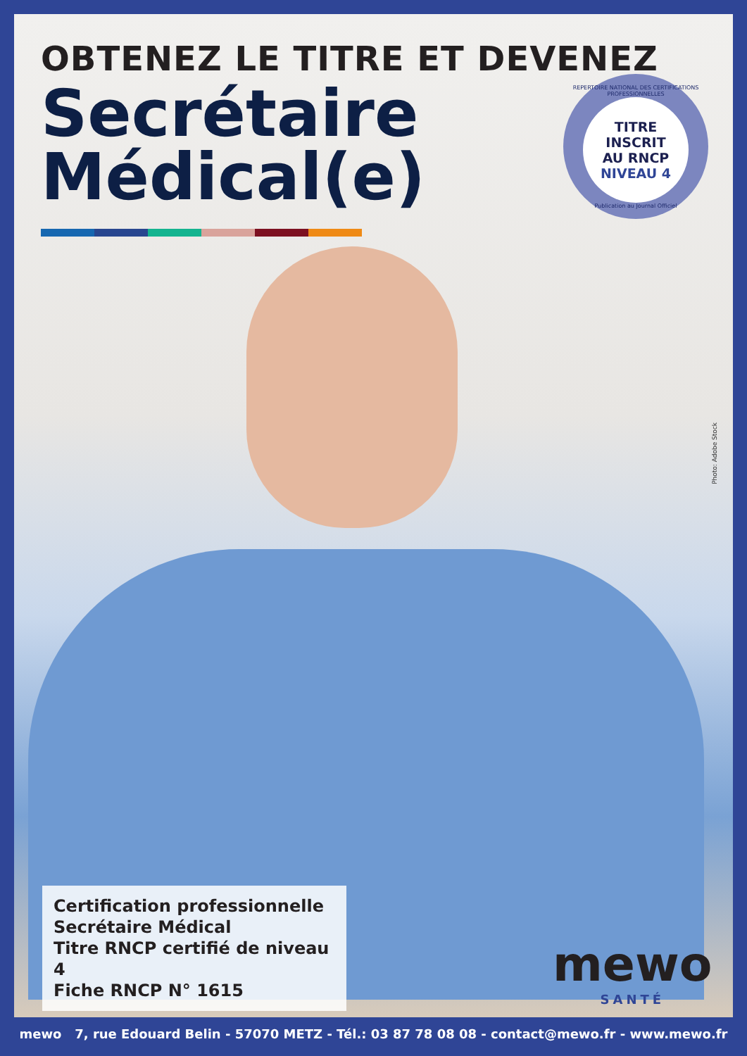OBTENEZ LE TITRE ET DEVENEZ
Secrétaire
Médical(e)
REPERTOIRE NATIONAL DES CERTIFICATIONS PROFESSIONNELLES
TITRE
INSCRIT
AU RNCP
NIVEAU 4
Publication au Journal Officiel
Photo: Adobe Stock
Certification professionnelle
Secrétaire Médical
Titre RNCP certifié de niveau 4
Fiche RNCP N° 1615
mewo
SANTÉ
mewo 7, rue Edouard Belin - 57070 METZ - Tél.: 03 87 78 08 08 - contact@mewo.fr - www.mewo.fr